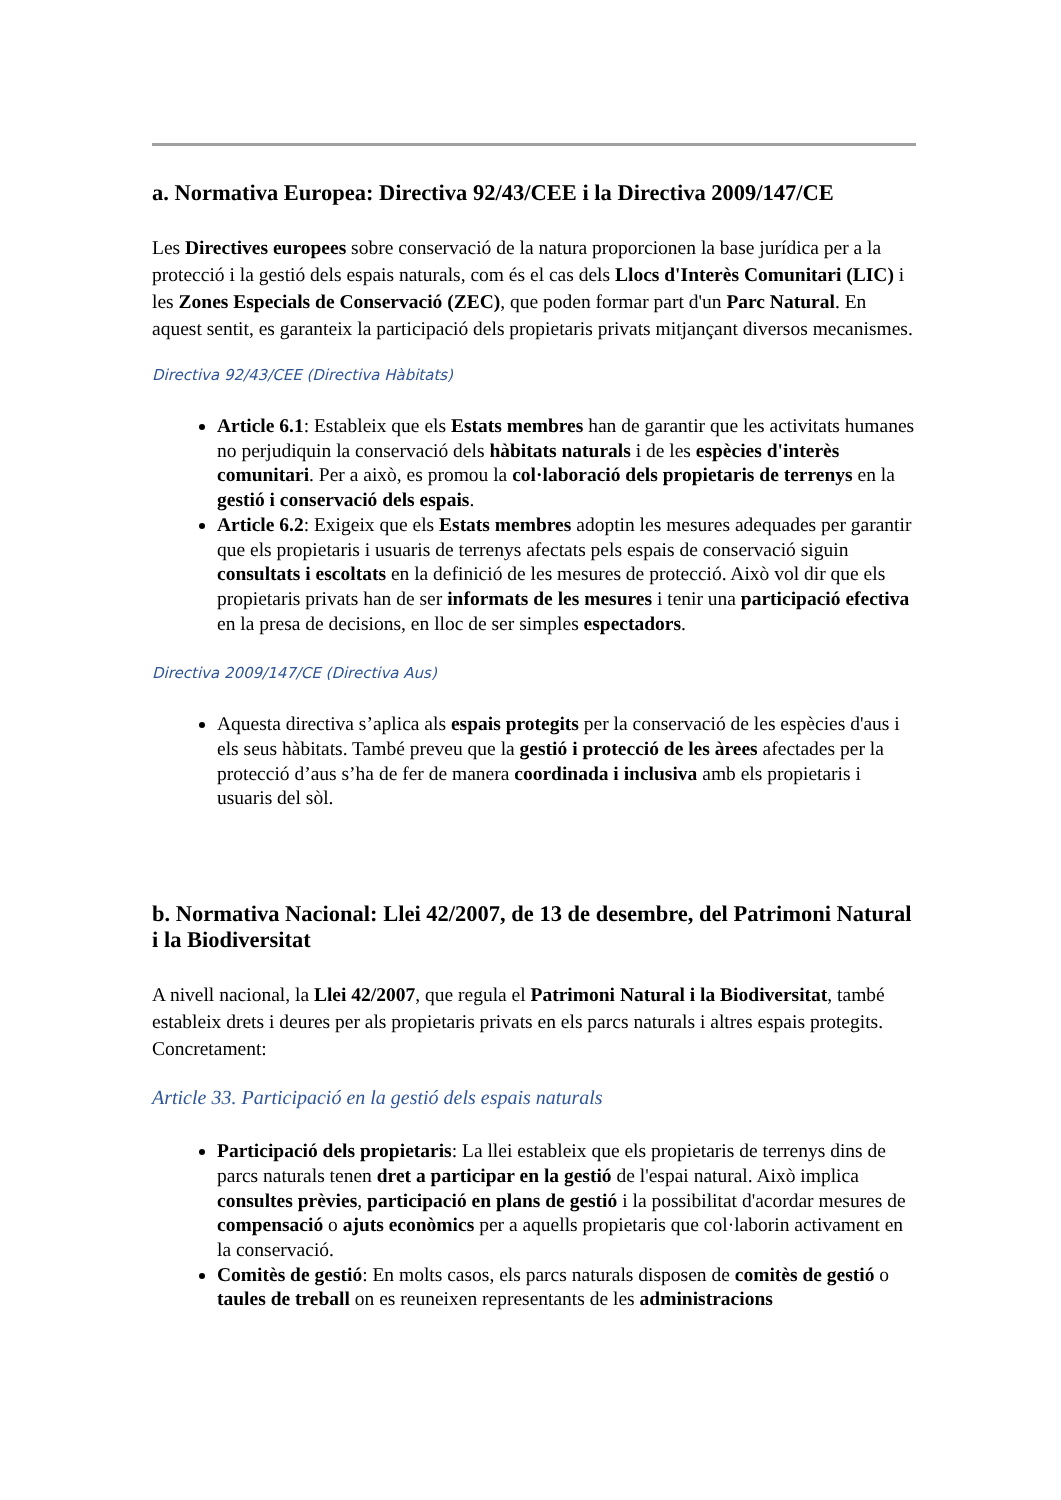a. Normativa Europea: Directiva 92/43/CEE i la Directiva 2009/147/CE
Les Directives europees sobre conservació de la natura proporcionen la base jurídica per a la protecció i la gestió dels espais naturals, com és el cas dels Llocs d'Interès Comunitari (LIC) i les Zones Especials de Conservació (ZEC), que poden formar part d'un Parc Natural. En aquest sentit, es garanteix la participació dels propietaris privats mitjançant diversos mecanismes.
Directiva 92/43/CEE (Directiva Hàbitats)
Article 6.1: Estableix que els Estats membres han de garantir que les activitats humanes no perjudiquin la conservació dels hàbitats naturals i de les espècies d'interès comunitari. Per a això, es promou la col·laboració dels propietaris de terrenys en la gestió i conservació dels espais.
Article 6.2: Exigeix que els Estats membres adoptin les mesures adequades per garantir que els propietaris i usuaris de terrenys afectats pels espais de conservació siguin consultats i escoltats en la definició de les mesures de protecció. Això vol dir que els propietaris privats han de ser informats de les mesures i tenir una participació efectiva en la presa de decisions, en lloc de ser simples espectadors.
Directiva 2009/147/CE (Directiva Aus)
Aquesta directiva s’aplica als espais protegits per la conservació de les espècies d'aus i els seus hàbitats. També preveu que la gestió i protecció de les àrees afectades per la protecció d’aus s’ha de fer de manera coordinada i inclusiva amb els propietaris i usuaris del sòl.
b. Normativa Nacional: Llei 42/2007, de 13 de desembre, del Patrimoni Natural i la Biodiversitat
A nivell nacional, la Llei 42/2007, que regula el Patrimoni Natural i la Biodiversitat, també estableix drets i deures per als propietaris privats en els parcs naturals i altres espais protegits. Concretament:
Article 33. Participació en la gestió dels espais naturals
Participació dels propietaris: La llei estableix que els propietaris de terrenys dins de parcs naturals tenen dret a participar en la gestió de l'espai natural. Això implica consultes prèvies, participació en plans de gestió i la possibilitat d'acordar mesures de compensació o ajuts econòmics per a aquells propietaris que col·laborin activament en la conservació.
Comitès de gestió: En molts casos, els parcs naturals disposen de comitès de gestió o taules de treball on es reuneixen representants de les administracions